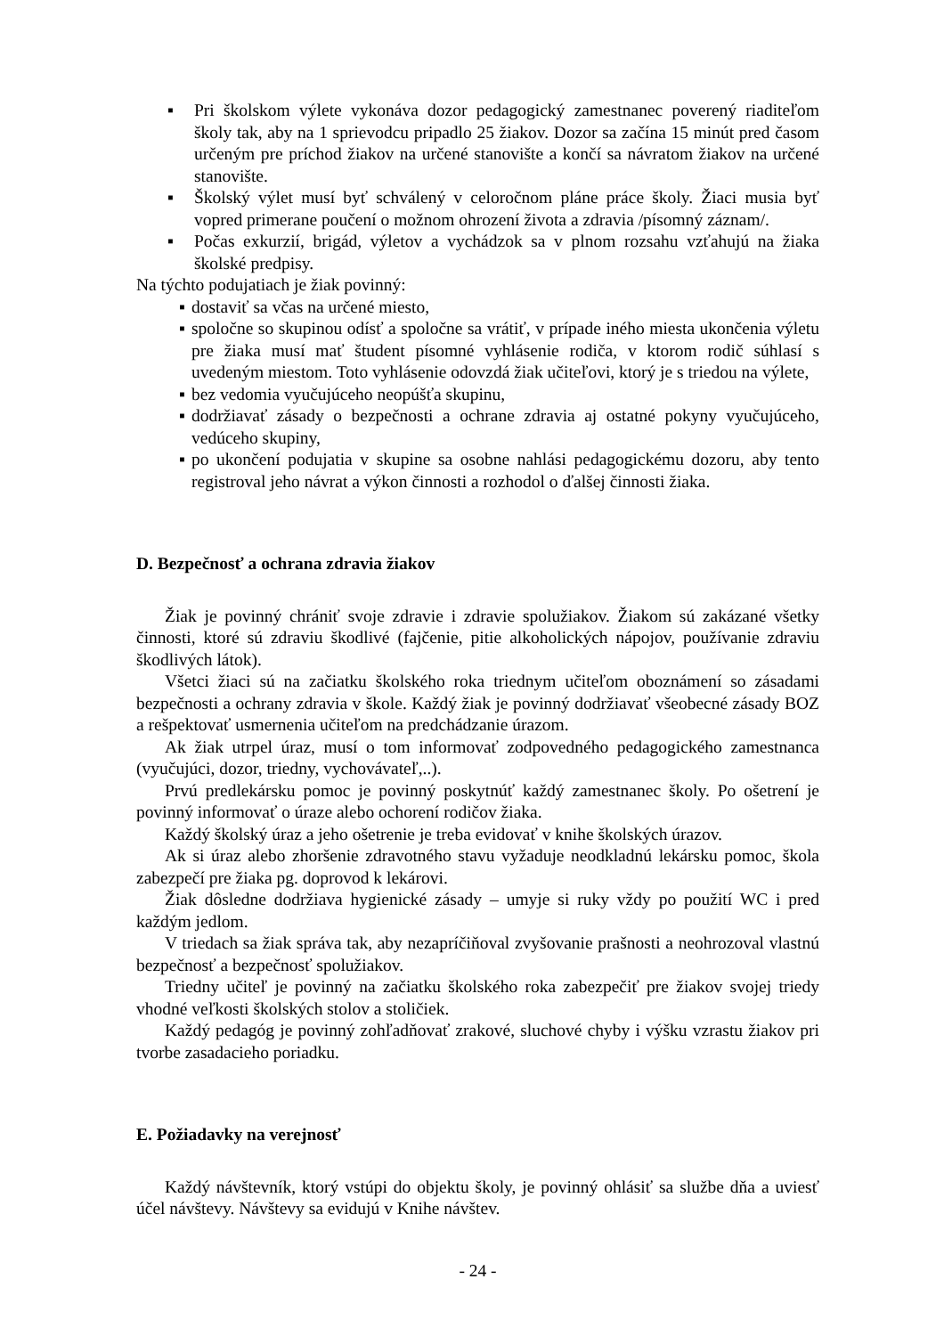▪ Pri školskom výlete vykonáva dozor pedagogický zamestnanec poverený riaditeľom školy tak, aby na 1 sprievodcu pripadlo 25 žiakov. Dozor sa začína 15 minút pred časom určeným pre príchod žiakov na určené stanovište a končí sa návratom žiakov na určené stanovište.
▪ Školský výlet musí byť schválený v celoročnom pláne práce školy. Žiaci musia byť vopred primerane poučení o možnom ohrození života a zdravia /písomný záznam/.
▪ Počas exkurzií, brigád, výletov a vychádzok sa v plnom rozsahu vzťahujú na žiaka školské predpisy.
Na týchto podujatiach je žiak povinný:
▪ dostaviť sa včas na určené miesto,
▪ spoločne so skupinou odísť a spoločne sa vrátiť, v prípade iného miesta ukončenia výletu pre žiaka musí mať študent písomné vyhlásenie rodiča, v ktorom rodič súhlasí s uvedeným miestom. Toto vyhlásenie odovzdá žiak učiteľovi, ktorý je s triedou na výlete,
▪ bez vedomia vyučujúceho neopúšťa skupinu,
▪ dodržiavať zásady o bezpečnosti a ochrane zdravia aj ostatné pokyny vyučujúceho, vedúceho skupiny,
▪ po ukončení podujatia v skupine sa osobne nahlási pedagogickému dozoru, aby tento registroval jeho návrat a výkon činnosti a rozhodol o ďalšej činnosti žiaka.
D. Bezpečnosť a ochrana zdravia žiakov
Žiak je povinný chrániť svoje zdravie i zdravie spolužiakov. Žiakom sú zakázané všetky činnosti, ktoré sú zdraviu škodlivé (fajčenie, pitie alkoholických nápojov, používanie zdraviu škodlivých látok).
Všetci žiaci sú na začiatku školského roka triednym učiteľom oboznámení so zásadami bezpečnosti a ochrany zdravia v škole. Každý žiak je povinný dodržiavať všeobecné zásady BOZ a rešpektovať usmernenia učiteľom na predchádzanie úrazom.
Ak žiak utrpel úraz, musí o tom informovať zodpovedného pedagogického zamestnanca (vyučujúci, dozor, triedny, vychovávateľ,..).
Prvú predlekársku pomoc je povinný poskytnúť každý zamestnanec školy. Po ošetrení je povinný informovať o úraze alebo ochorení rodičov žiaka.
Každý školský úraz a jeho ošetrenie je treba evidovať v knihe školských úrazov.
Ak si úraz alebo zhoršenie zdravotného stavu vyžaduje neodkladnú lekársku pomoc, škola zabezpečí pre žiaka pg. doprovod k lekárovi.
Žiak dôsledne dodržiava hygienické zásady – umyje si ruky vždy po použití WC i pred každým jedlom.
V triedach sa žiak správa tak, aby nezapríčiňoval zvyšovanie prašnosti a neohrozoval vlastnú bezpečnosť a bezpečnosť spolužiakov.
Triedny učiteľ je povinný na začiatku školského roka zabezpečiť pre žiakov svojej triedy vhodné veľkosti školských stolov a stoličiek.
Každý pedagóg je povinný zohľadňovať zrakové, sluchové chyby i výšku vzrastu žiakov pri tvorbe zasadacieho poriadku.
E. Požiadavky na verejnosť
Každý návštevník, ktorý vstúpi do objektu školy, je povinný ohlásiť sa službe dňa a uviesť účel návštevy. Návštevy sa evidujú v Knihe návštev.
- 24 -